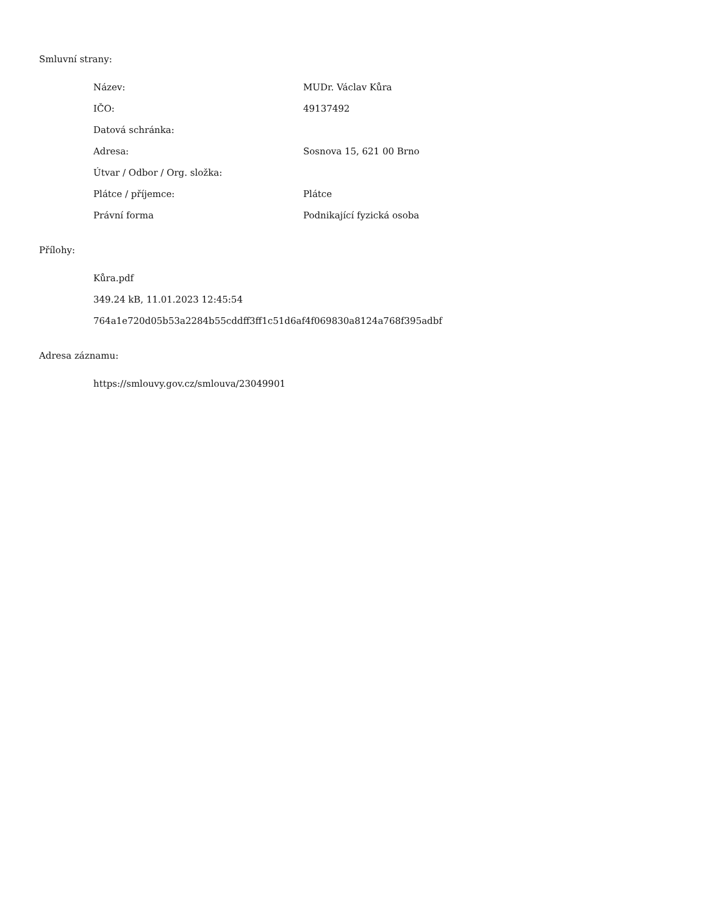Smluvní strany:
| Název: | MUDr. Václav Kůra |
| IČO: | 49137492 |
| Datová schránka: | |
| Adresa: | Sosnova 15, 621 00 Brno |
| Útvar / Odbor / Org. složka: | |
| Plátce / příjemce: | Plátce |
| Právní forma | Podnikající fyzická osoba |
Přílohy:
Kůra.pdf
349.24 kB, 11.01.2023 12:45:54
764a1e720d05b53a2284b55cddff3ff1c51d6af4f069830a8124a768f395adbf
Adresa záznamu:
https://smlouvy.gov.cz/smlouva/23049901